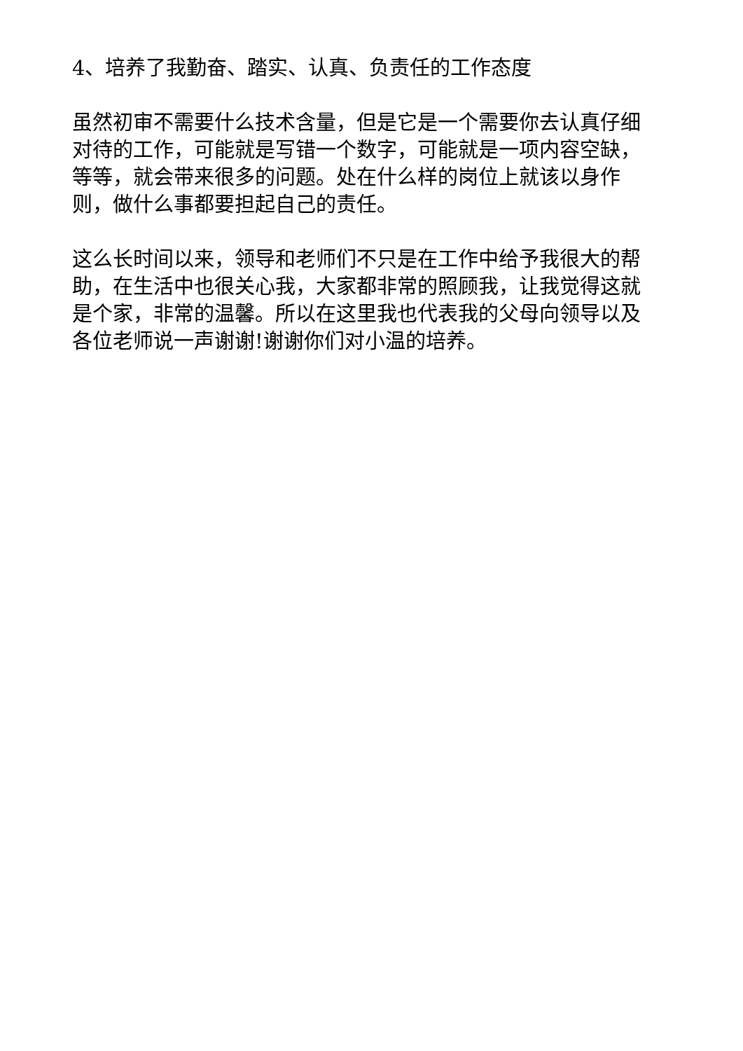4、培养了我勤奋、踏实、认真、负责任的工作态度
虽然初审不需要什么技术含量，但是它是一个需要你去认真仔细对待的工作，可能就是写错一个数字，可能就是一项内容空缺，等等，就会带来很多的问题。处在什么样的岗位上就该以身作则，做什么事都要担起自己的责任。
这么长时间以来，领导和老师们不只是在工作中给予我很大的帮助，在生活中也很关心我，大家都非常的照顾我，让我觉得这就是个家，非常的温馨。所以在这里我也代表我的父母向领导以及各位老师说一声谢谢!谢谢你们对小温的培养。